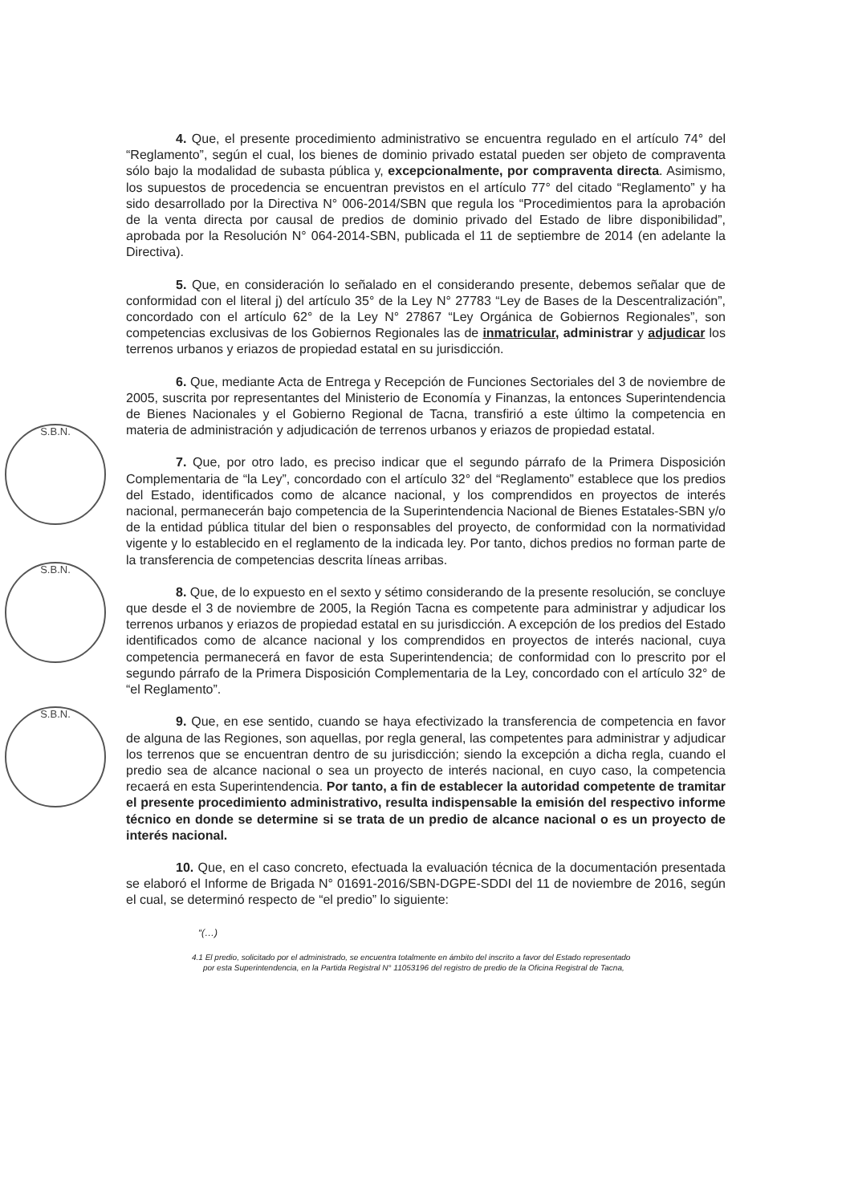S.B.N.
S.B.N.
S.B.N.
4. Que, el presente procedimiento administrativo se encuentra regulado en el artículo 74° del “Reglamento”, según el cual, los bienes de dominio privado estatal pueden ser objeto de compraventa sólo bajo la modalidad de subasta pública y, excepcionalmente, por compraventa directa. Asimismo, los supuestos de procedencia se encuentran previstos en el artículo 77° del citado “Reglamento” y ha sido desarrollado por la Directiva N° 006-2014/SBN que regula los “Procedimientos para la aprobación de la venta directa por causal de predios de dominio privado del Estado de libre disponibilidad”, aprobada por la Resolución N° 064-2014-SBN, publicada el 11 de septiembre de 2014 (en adelante la Directiva).
5. Que, en consideración lo señalado en el considerando presente, debemos señalar que de conformidad con el literal j) del artículo 35° de la Ley N° 27783 “Ley de Bases de la Descentralización”, concordado con el artículo 62° de la Ley N° 27867 “Ley Orgánica de Gobiernos Regionales”, son competencias exclusivas de los Gobiernos Regionales las de inmatricular, administrar y adjudicar los terrenos urbanos y eriazos de propiedad estatal en su jurisdicción.
6. Que, mediante Acta de Entrega y Recepción de Funciones Sectoriales del 3 de noviembre de 2005, suscrita por representantes del Ministerio de Economía y Finanzas, la entonces Superintendencia de Bienes Nacionales y el Gobierno Regional de Tacna, transfirió a este último la competencia en materia de administración y adjudicación de terrenos urbanos y eriazos de propiedad estatal.
7. Que, por otro lado, es preciso indicar que el segundo párrafo de la Primera Disposición Complementaria de “la Ley”, concordado con el artículo 32° del “Reglamento” establece que los predios del Estado, identificados como de alcance nacional, y los comprendidos en proyectos de interés nacional, permanecerán bajo competencia de la Superintendencia Nacional de Bienes Estatales-SBN y/o de la entidad pública titular del bien o responsables del proyecto, de conformidad con la normatividad vigente y lo establecido en el reglamento de la indicada ley. Por tanto, dichos predios no forman parte de la transferencia de competencias descrita líneas arribas.
8. Que, de lo expuesto en el sexto y sétimo considerando de la presente resolución, se concluye que desde el 3 de noviembre de 2005, la Región Tacna es competente para administrar y adjudicar los terrenos urbanos y eriazos de propiedad estatal en su jurisdicción. A excepción de los predios del Estado identificados como de alcance nacional y los comprendidos en proyectos de interés nacional, cuya competencia permanecerá en favor de esta Superintendencia; de conformidad con lo prescrito por el segundo párrafo de la Primera Disposición Complementaria de la Ley, concordado con el artículo 32° de “el Reglamento”.
9. Que, en ese sentido, cuando se haya efectivizado la transferencia de competencia en favor de alguna de las Regiones, son aquellas, por regla general, las competentes para administrar y adjudicar los terrenos que se encuentran dentro de su jurisdicción; siendo la excepción a dicha regla, cuando el predio sea de alcance nacional o sea un proyecto de interés nacional, en cuyo caso, la competencia recaerá en esta Superintendencia. Por tanto, a fin de establecer la autoridad competente de tramitar el presente procedimiento administrativo, resulta indispensable la emisión del respectivo informe técnico en donde se determine si se trata de un predio de alcance nacional o es un proyecto de interés nacional.
10. Que, en el caso concreto, efectuada la evaluación técnica de la documentación presentada se elaboró el Informe de Brigada N° 01691-2016/SBN-DGPE-SDDI del 11 de noviembre de 2016, según el cual, se determinó respecto de “el predio” lo siguiente:
“(…)
4.1 El predio, solicitado por el administrado, se encuentra totalmente en ámbito del inscrito a favor del Estado representado
por esta Superintendencia, en la Partida Registral N° 11053196 del registro de predio de la Oficina Registral de Tacna,